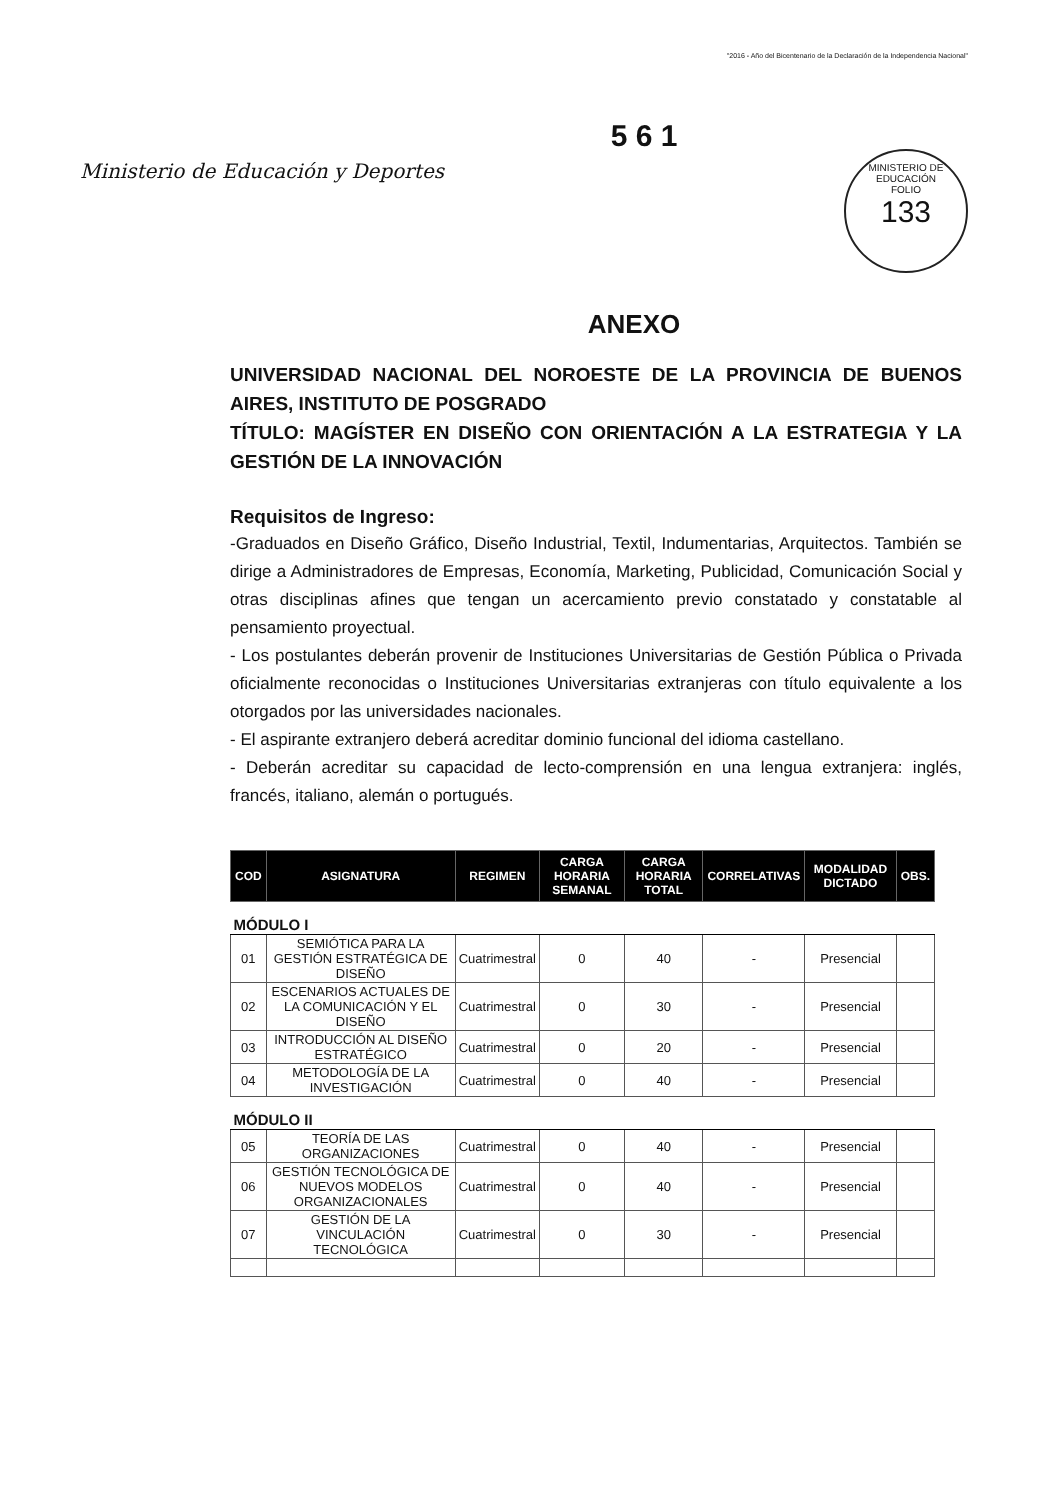"2016 - Año del Bicentenario de la Declaración de la Independencia Nacional"
Ministerio de Educación y Deportes
5 6 1
MINISTERIO DE EDUCACIÓN
FOLIO
133
ANEXO
UNIVERSIDAD NACIONAL DEL NOROESTE DE LA PROVINCIA DE BUENOS AIRES, INSTITUTO DE POSGRADO
TÍTULO: MAGÍSTER EN DISEÑO CON ORIENTACIÓN A LA ESTRATEGIA Y LA GESTIÓN DE LA INNOVACIÓN
Requisitos de Ingreso:
-Graduados en Diseño Gráfico, Diseño Industrial, Textil, Indumentarias, Arquitectos. También se dirige a Administradores de Empresas, Economía, Marketing, Publicidad, Comunicación Social y otras disciplinas afines que tengan un acercamiento previo constatado y constatable al pensamiento proyectual.
- Los postulantes deberán provenir de Instituciones Universitarias de Gestión Pública o Privada oficialmente reconocidas o Instituciones Universitarias extranjeras con título equivalente a los otorgados por las universidades nacionales.
- El aspirante extranjero deberá acreditar dominio funcional del idioma castellano.
- Deberán acreditar su capacidad de lecto-comprensión en una lengua extranjera: inglés, francés, italiano, alemán o portugués.
| COD | ASIGNATURA | REGIMEN | CARGA HORARIA SEMANAL | CARGA HORARIA TOTAL | CORRELATIVAS | MODALIDAD DICTADO | OBS. |
| --- | --- | --- | --- | --- | --- | --- | --- |
| MÓDULO I | | | | | | | |
| 01 | SEMIÓTICA PARA LA GESTIÓN ESTRATÉGICA DE DISEÑO | Cuatrimestral | 0 | 40 | - | Presencial | |
| 02 | ESCENARIOS ACTUALES DE LA COMUNICACIÓN Y EL DISEÑO | Cuatrimestral | 0 | 30 | - | Presencial | |
| 03 | INTRODUCCIÓN AL DISEÑO ESTRATÉGICO | Cuatrimestral | 0 | 20 | - | Presencial | |
| 04 | METODOLOGÍA DE LA INVESTIGACIÓN | Cuatrimestral | 0 | 40 | - | Presencial | |
| MÓDULO II | | | | | | | |
| 05 | TEORÍA DE LAS ORGANIZACIONES | Cuatrimestral | 0 | 40 | - | Presencial | |
| 06 | GESTIÓN TECNOLÓGICA DE NUEVOS MODELOS ORGANIZACIONALES | Cuatrimestral | 0 | 40 | - | Presencial | |
| 07 | GESTIÓN DE LA VINCULACIÓN TECNOLÓGICA | Cuatrimestral | 0 | 30 | - | Presencial | |